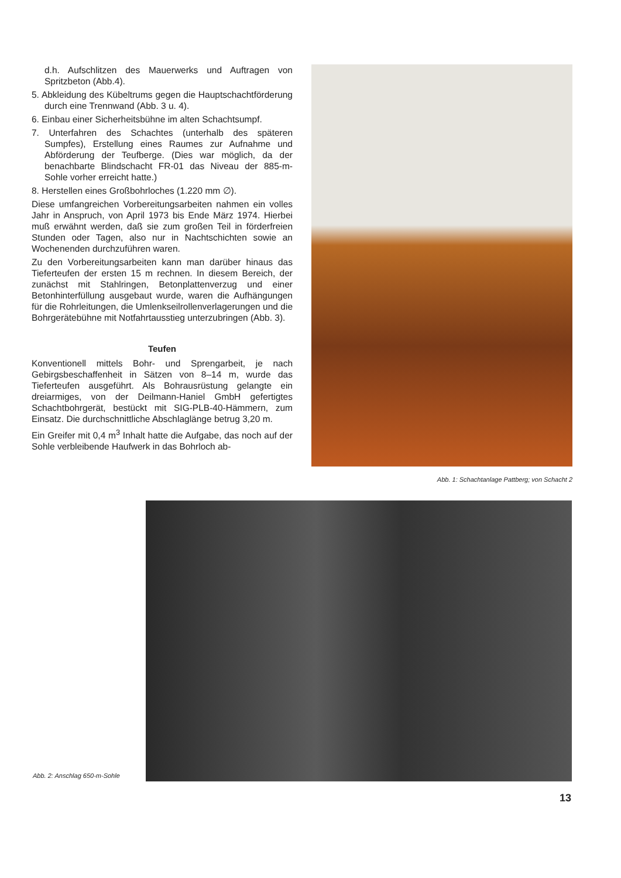d.h. Aufschlitzen des Mauerwerks und Auftragen von Spritzbeton (Abb.4).
5. Abkleidung des Kübeltrums gegen die Hauptschacht­förderung durch eine Trennwand (Abb. 3 u. 4).
6. Einbau einer Sicherheitsbühne im alten Schachtsumpf.
7. Unterfahren des Schachtes (unterhalb des späteren Sumpfes), Erstellung eines Raumes zur Aufnahme und Abförderung der Teufberge. (Dies war möglich, da der benachbarte Blindschacht FR-01 das Niveau der 885-m-Sohle vorher erreicht hatte.)
8. Herstellen eines Großbohrloches (1.220 mm ∅).
Diese umfangreichen Vorbereitungsarbeiten nahmen ein volles Jahr in Anspruch, von April 1973 bis Ende März 1974. Hierbei muß erwähnt werden, daß sie zum großen Teil in förderfreien Stunden oder Tagen, also nur in Nacht­schichten sowie an Wochenenden durchzuführen waren.
Zu den Vorbereitungsarbeiten kann man darüber hinaus das Tieferteufen der ersten 15 m rechnen. In diesem Bereich, der zunächst mit Stahlringen, Betonplattenverzug und einer Betonhinterfüllung ausgebaut wurde, waren die Aufhängungen für die Rohrleitungen, die Umlenkseilrol­lenverlagerungen und die Bohrgerätebühne mit Notfahrt­ausstieg unterzubringen (Abb. 3).
Teufen
Konventionell mittels Bohr- und Sprengarbeit, je nach Gebirgsbeschaffenheit in Sätzen von 8–14 m, wurde das Tieferteufen ausgeführt. Als Bohrausrüstung gelangte ein dreiarmiges, von der Deilmann-Haniel GmbH gefertigtes Schachtbohrgerät, bestückt mit SIG-PLB-40-Hämmern, zum Einsatz. Die durchschnittliche Abschlaglänge betrug 3,20 m.
Ein Greifer mit 0,4 m<sup>3</sup> Inhalt hatte die Aufgabe, das noch auf der Sohle verbleibende Haufwerk in das Bohrloch ab-
Abb. 1: Schachtanlage Pattberg; von Schacht 2
Abb. 2: Anschlag 650-m-Sohle
13